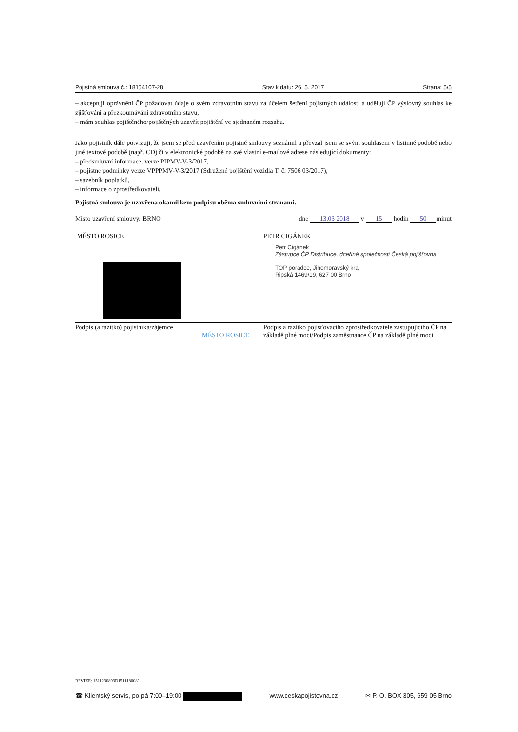Pojistná smlouva č.: 18154107-28 Stav k datu: 26. 5. 2017 Strana: 5/5
– akceptuji oprávnění ČP požadovat údaje o svém zdravotním stavu za účelem šetření pojistných událostí a uděluji ČP výslovný souhlas ke zjišťování a přezkoumávání zdravotního stavu,
– mám souhlas pojištěného/pojištěných uzavřít pojištění ve sjednaném rozsahu.
Jako pojistník dále potvrzuji, že jsem se před uzavřením pojistné smlouvy seznámil a převzal jsem se svým souhlasem v listinné podobě nebo jiné textové podobě (např. CD) či v elektronické podobě na své vlastní e-mailové adrese následující dokumenty:
– předsmluvní informace, verze PIPMV-V-3/2017,
– pojistné podmínky verze VPPPMV-V-3/2017 (Sdružené pojištění vozidla T. č. 7506 03/2017),
– sazebník poplatků,
– informace o zprostředkovateli.
Pojistná smlouva je uzavřena okamžikem podpisu oběma smluvními stranami.
Místo uzavření smlouvy: BRNO dne 13.03 2018 v 15 hodin 50 minut
MĚSTO ROSICE PETR CIGÁNEK
Petr Cigánek
Zástupce ČP Distribuce, dceřiné společnosti Česká pojišťovna
TOP poradce, Jihomoravský kraj
Ripská 1469/19, 627 00 Brno
Podpis (a razítko) pojistníka/zájemce
MĚSTO ROSICE
Podpis a razítko pojišťovacího zprostředkovatele zastupujícího ČP na základě plné moci/Podpis zaměstnance ČP na základě plné moci
REVIZE: 1511230893D1511180089
☎ Klientský servis, po-pá 7:00–19:00 www.ceskapojistovna.cz ✉ P. O. BOX 305, 659 05 Brno